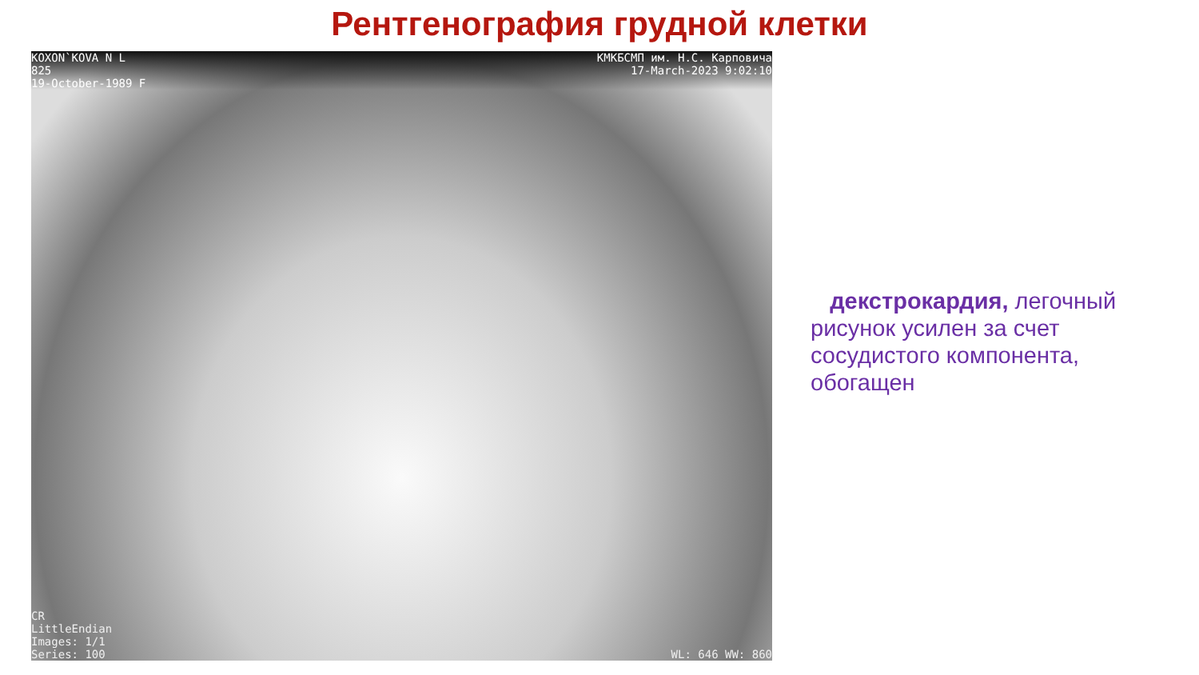Рентгенография грудной клетки
KOXON`KOVA N L
825
19-October-1989 F
КМКБСМП им. Н.С. Карповича
17-March-2023 9:02:10
CR
LittleEndian
Images: 1/1
Series: 100
WL: 646 WW: 860
декстрокардия, легочный рисунок усилен за счет сосудистого компонента, обогащен